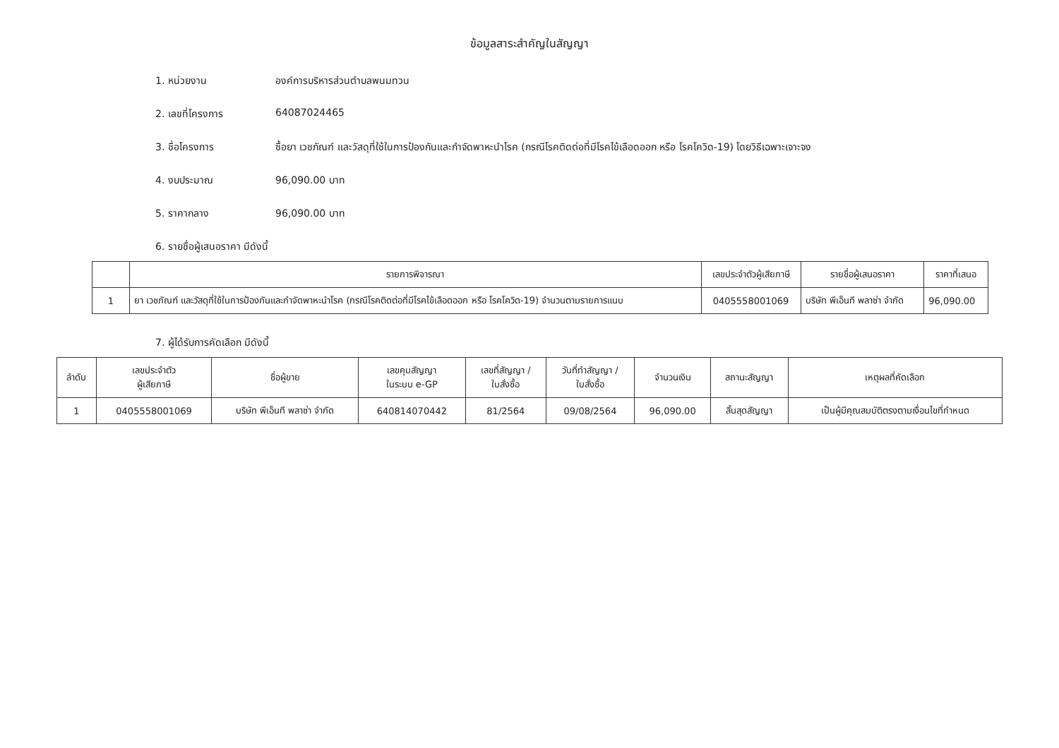ข้อมูลสาระสำคัญในสัญญา
1. หน่วยงาน องค์การบริหารส่วนตำบลพนมทวน
2. เลขที่โครงการ 64087024465
3. ชื่อโครงการ ซื้อยา เวชภัณฑ์ และวัสดุที่ใช้ในการป้องกันและกำจัดพาหะนำโรค (กรณีโรคติดต่อที่มีโรคไข้เลือดออก หรือ โรคโควิด-19) โดยวิธีเฉพาะเจาะจง
4. งบประมาณ 96,090.00 บาท
5. ราคากลาง 96,090.00 บาท
6. รายชื่อผู้เสนอราคา มีดังนี้
| | รายการพิจารณา | เลขประจำตัวผู้เสียภาษี | รายชื่อผู้เสนอราคา | ราคาที่เสนอ |
| --- | --- | --- | --- | --- |
| 1 | ยา เวชภัณฑ์ และวัสดุที่ใช้ในการป้องกันและกำจัดพาหะนำโรค (กรณีโรคติดต่อที่มีโรคไข้เลือดออก หรือ โรคโควิด-19) จำนวนตามรายการแนบ | 0405558001069 | บริษัท พีเอ็นที พลาซ่า จำกัด | 96,090.00 |
7. ผู้ได้รับการคัดเลือก มีดังนี้
| ลำดับ | เลขประจำตัว ผู้เสียภาษี | ชื่อผู้ขาย | เลขคุมสัญญา ในระบบ e-GP | เลขที่สัญญา / ใบสั่งซื้อ | วันที่ทำสัญญา / ใบสั่งซื้อ | จำนวนเงิน | สถานะสัญญา | เหตุผลที่คัดเลือก |
| --- | --- | --- | --- | --- | --- | --- | --- | --- |
| 1 | 0405558001069 | บริษัท พีเอ็นที พลาซ่า จำกัด | 640814070442 | 81/2564 | 09/08/2564 | 96,090.00 | สิ้นสุดสัญญา | เป็นผู้มีคุณสมบัติตรงตามเงื่อนไขที่กำหนด |